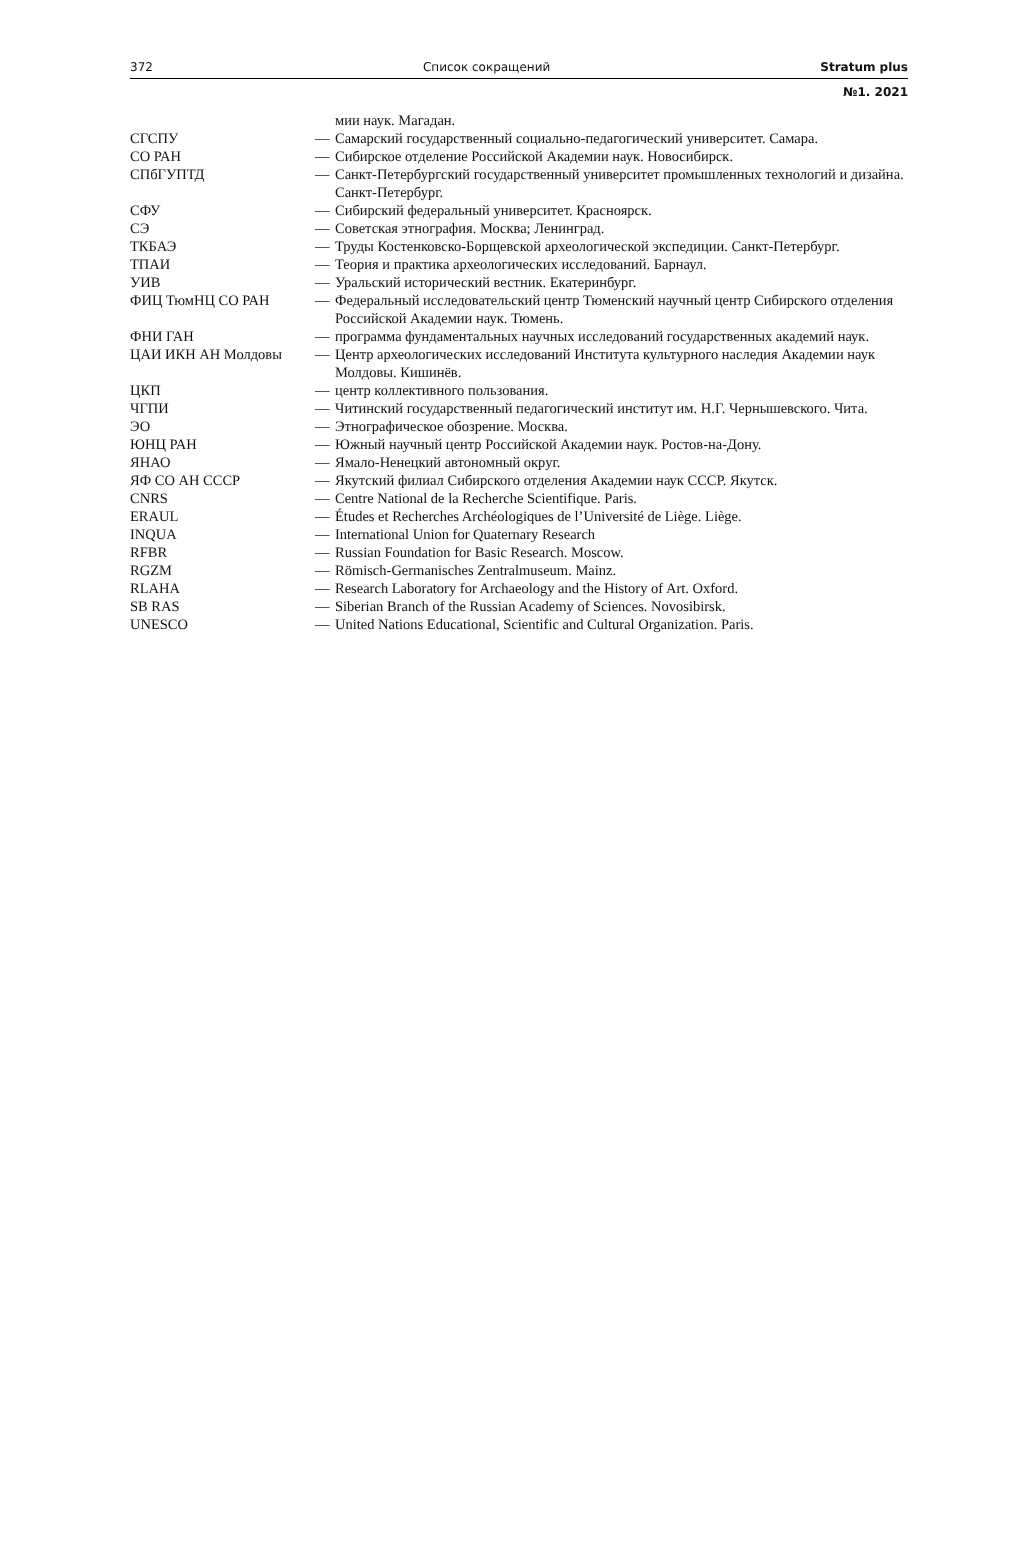372 Список сокращений Stratum plus
№1. 2021
| | | мии наук. Магадан. |
| СГСПУ | — | Самарский государственный социально-педагогический университет. Самара. |
| СО РАН | — | Сибирское отделение Российской Академии наук. Новосибирск. |
| СПбГУПТД | — | Санкт-Петербургский государственный университет промышленных технологий и дизайна. Санкт-Петербург. |
| СФУ | — | Сибирский федеральный университет. Красноярск. |
| СЭ | — | Советская этнография. Москва; Ленинград. |
| ТКБАЭ | — | Труды Костенковско-Борщевской археологической экспедиции. Санкт-Петербург. |
| ТПАИ | — | Теория и практика археологических исследований. Барнаул. |
| УИВ | — | Уральский исторический вестник. Екатеринбург. |
| ФИЦ ТюмНЦ СО РАН | — | Федеральный исследовательский центр Тюменский научный центр Сибирского отделения Российской Академии наук. Тюмень. |
| ФНИ ГАН | — | программа фундаментальных научных исследований государственных академий наук. |
| ЦАИ ИКН АН Молдовы | — | Центр археологических исследований Института культурного наследия Академии наук Молдовы. Кишинёв. |
| ЦКП | — | центр коллективного пользования. |
| ЧГПИ | — | Читинский государственный педагогический институт им. Н.Г. Чернышевского. Чита. |
| ЭО | — | Этнографическое обозрение. Москва. |
| ЮНЦ РАН | — | Южный научный центр Российской Академии наук. Ростов-на-Дону. |
| ЯНАО | — | Ямало-Ненецкий автономный округ. |
| ЯФ СО АН СССР | — | Якутский филиал Сибирского отделения Академии наук СССР. Якутск. |
| CNRS | — | Centre National de la Recherche Scientifique. Paris. |
| ERAUL | — | Études et Recherches Archéologiques de l’Université de Liège. Liège. |
| INQUA | — | International Union for Quaternary Research |
| RFBR | — | Russian Foundation for Basic Research. Moscow. |
| RGZM | — | Römisch-Germanisches Zentralmuseum. Mainz. |
| RLAHA | — | Research Laboratory for Archaeology and the History of Art. Oxford. |
| SB RAS | — | Siberian Branch of the Russian Academy of Sciences. Novosibirsk. |
| UNESCO | — | United Nations Educational, Scientific and Cultural Organization. Paris. |